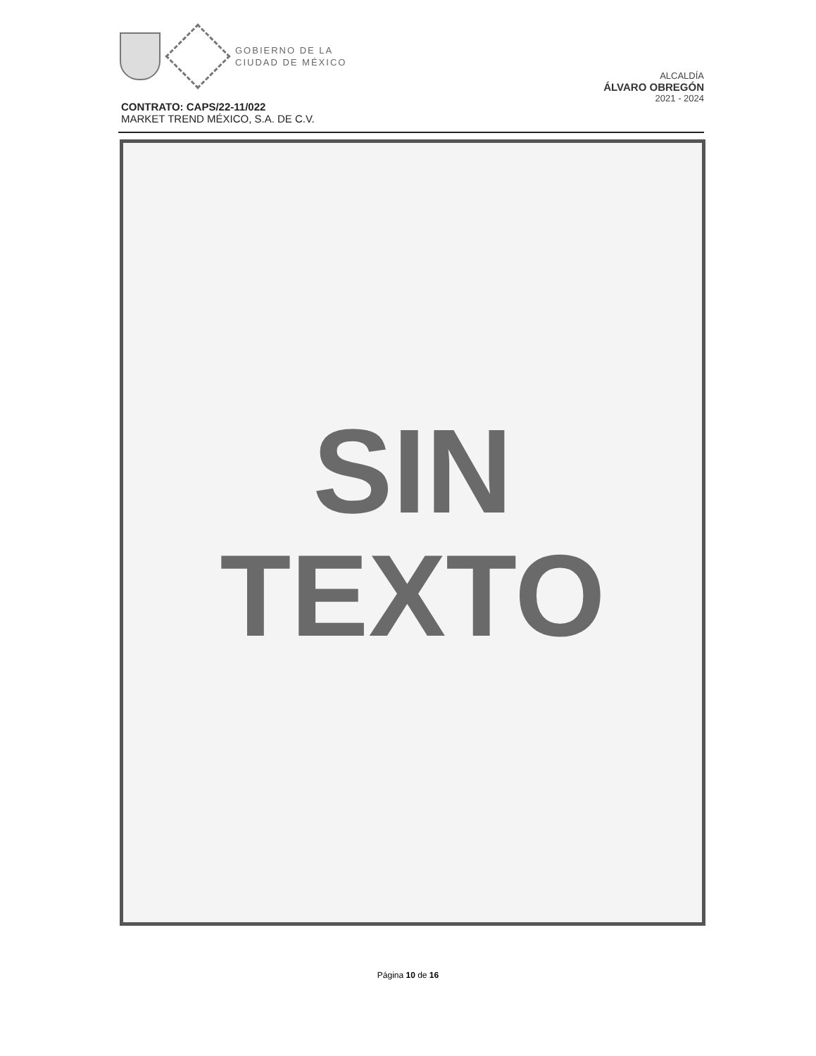GOBIERNO DE LA
CIUDAD DE MÉXICO
ALCALDÍA
ÁLVARO OBREGÓN
2021 - 2024
CONTRATO: CAPS/22-11/022
MARKET TREND MÉXICO, S.A. DE C.V.
SIN
TEXTO
Página 10 de 16